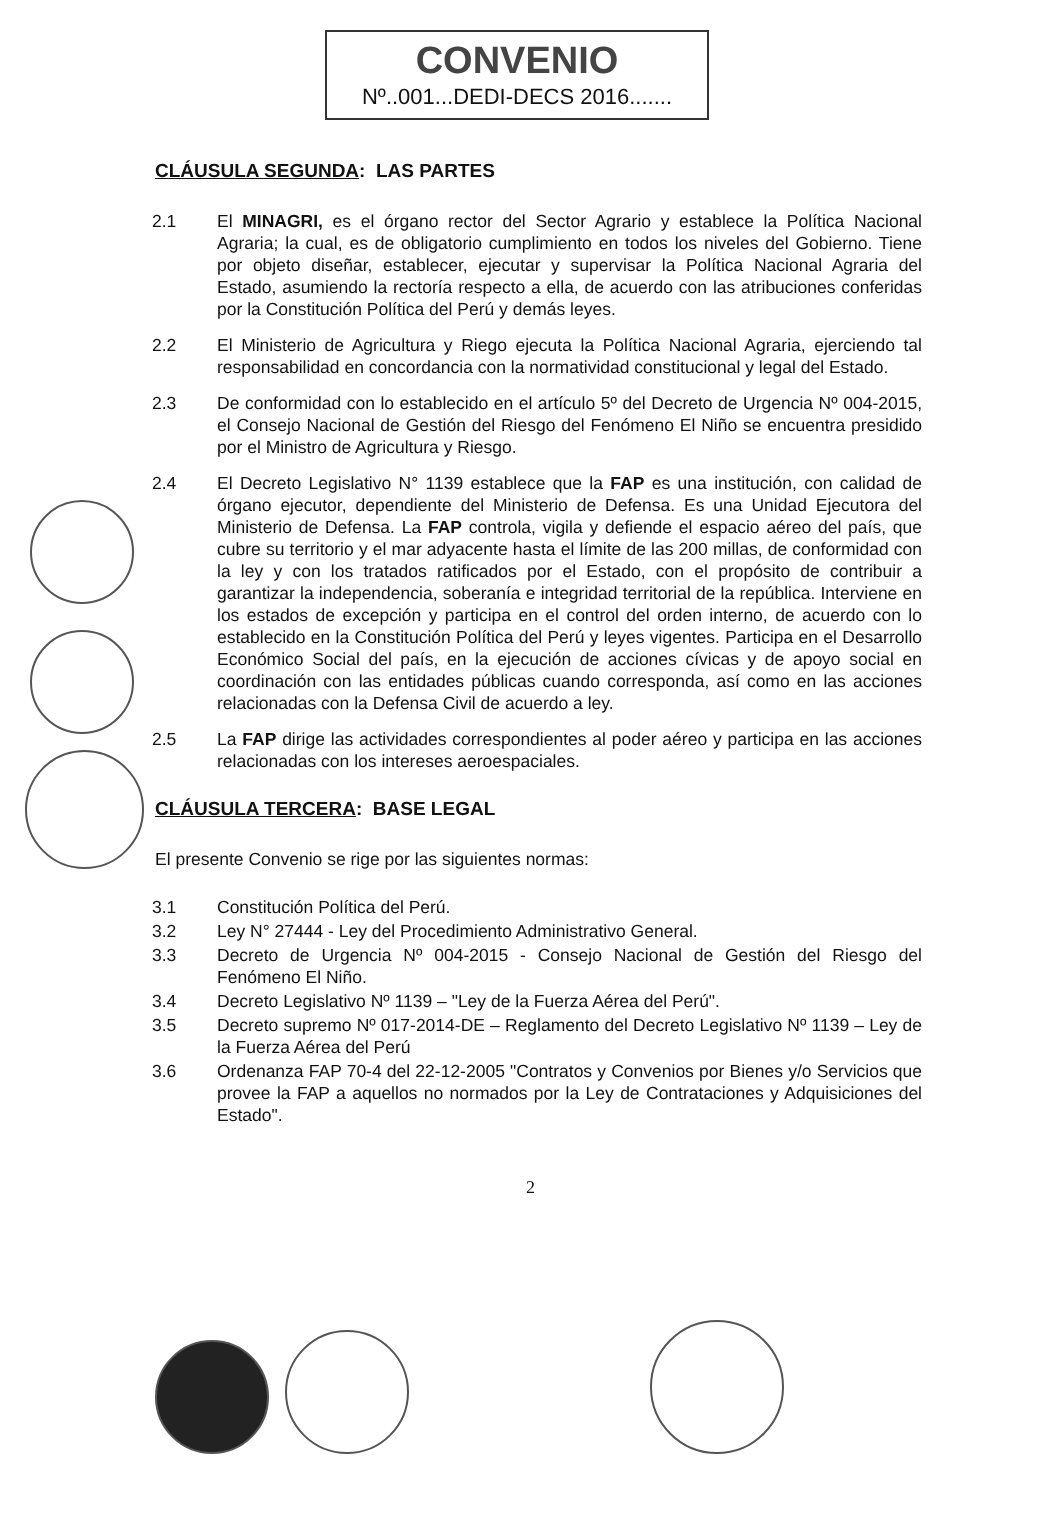CONVENIO
Nº..001...DEDI-DECS 2016.......
CLÁUSULA SEGUNDA: LAS PARTES
2.1 El MINAGRI, es el órgano rector del Sector Agrario y establece la Política Nacional Agraria; la cual, es de obligatorio cumplimiento en todos los niveles del Gobierno. Tiene por objeto diseñar, establecer, ejecutar y supervisar la Política Nacional Agraria del Estado, asumiendo la rectoría respecto a ella, de acuerdo con las atribuciones conferidas por la Constitución Política del Perú y demás leyes.
2.2 El Ministerio de Agricultura y Riego ejecuta la Política Nacional Agraria, ejerciendo tal responsabilidad en concordancia con la normatividad constitucional y legal del Estado.
2.3 De conformidad con lo establecido en el artículo 5º del Decreto de Urgencia Nº 004-2015, el Consejo Nacional de Gestión del Riesgo del Fenómeno El Niño se encuentra presidido por el Ministro de Agricultura y Riesgo.
2.4 El Decreto Legislativo N° 1139 establece que la FAP es una institución, con calidad de órgano ejecutor, dependiente del Ministerio de Defensa. Es una Unidad Ejecutora del Ministerio de Defensa. La FAP controla, vigila y defiende el espacio aéreo del país, que cubre su territorio y el mar adyacente hasta el límite de las 200 millas, de conformidad con la ley y con los tratados ratificados por el Estado, con el propósito de contribuir a garantizar la independencia, soberanía e integridad territorial de la república. Interviene en los estados de excepción y participa en el control del orden interno, de acuerdo con lo establecido en la Constitución Política del Perú y leyes vigentes. Participa en el Desarrollo Económico Social del país, en la ejecución de acciones cívicas y de apoyo social en coordinación con las entidades públicas cuando corresponda, así como en las acciones relacionadas con la Defensa Civil de acuerdo a ley.
2.5 La FAP dirige las actividades correspondientes al poder aéreo y participa en las acciones relacionadas con los intereses aeroespaciales.
CLÁUSULA TERCERA: BASE LEGAL
El presente Convenio se rige por las siguientes normas:
3.1 Constitución Política del Perú.
3.2 Ley N° 27444 - Ley del Procedimiento Administrativo General.
3.3 Decreto de Urgencia Nº 004-2015 - Consejo Nacional de Gestión del Riesgo del Fenómeno El Niño.
3.4 Decreto Legislativo Nº 1139 – "Ley de la Fuerza Aérea del Perú".
3.5 Decreto supremo Nº 017-2014-DE – Reglamento del Decreto Legislativo Nº 1139 – Ley de la Fuerza Aérea del Perú
3.6 Ordenanza FAP 70-4 del 22-12-2005 "Contratos y Convenios por Bienes y/o Servicios que provee la FAP a aquellos no normados por la Ley de Contrataciones y Adquisiciones del Estado".
2